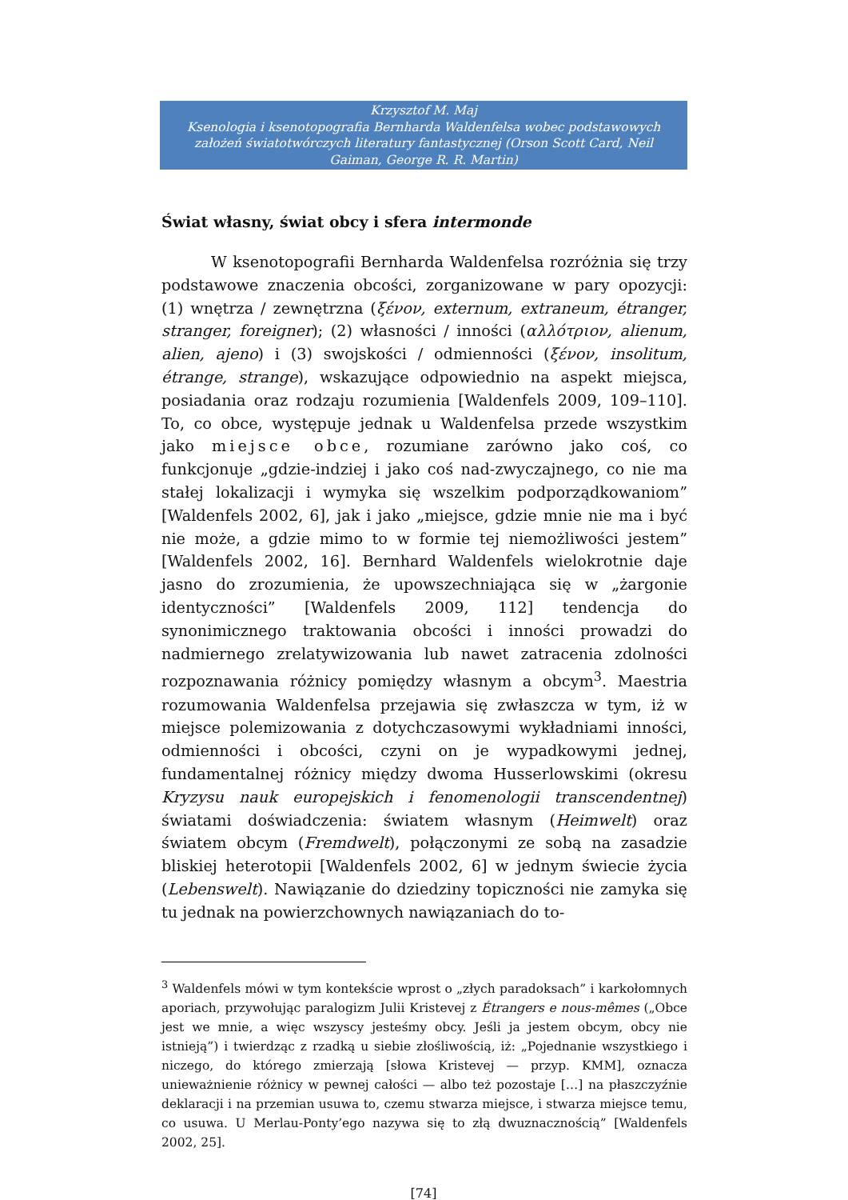Krzysztof M. Maj
Ksenologia i ksenotopografia Bernharda Waldenfelsa wobec podstawowych założeń światotwórczych literatury fantastycznej (Orson Scott Card, Neil Gaiman, George R. R. Martin)
Świat własny, świat obcy i sfera intermonde
W ksenotopografii Bernharda Waldenfelsa rozróżnia się trzy podstawowe znaczenia obcości, zorganizowane w pary opozycji: (1) wnętrza / zewnętrzna (ξένον, externum, extraneum, étranger, stranger, foreigner); (2) własności / inności (αλλότριον, alienum, alien, ajeno) i (3) swojskości / odmienności (ξένον, insolitum, étrange, strange), wskazujące odpowiednio na aspekt miejsca, posiadania oraz rodzaju rozumienia [Waldenfels 2009, 109–110]. To, co obce, występuje jednak u Waldenfelsa przede wszystkim jako miejsce obce, rozumiane zarówno jako coś, co funkcjonuje „gdzie-indziej i jako coś nad-zwyczajnego, co nie ma stałej lokalizacji i wymyka się wszelkim podporządkowaniom” [Waldenfels 2002, 6], jak i jako „miejsce, gdzie mnie nie ma i być nie może, a gdzie mimo to w formie tej niemożliwości jestem” [Waldenfels 2002, 16]. Bernhard Waldenfels wielokrotnie daje jasno do zrozumienia, że upowszechniająca się w „żargonie identyczności” [Waldenfels 2009, 112] tendencja do synonimicznego traktowania obcości i inności prowadzi do nadmiernego zrelatywizowania lub nawet zatracenia zdolności rozpoznawania różnicy pomiędzy własnym a obcym<sup>3</sup>. Maestria rozumowania Waldenfelsa przejawia się zwłaszcza w tym, iż w miejsce polemizowania z dotychczasowymi wykładniami inności, odmienności i obcości, czyni on je wypadkowymi jednej, fundamentalnej różnicy między dwoma Husserlowskimi (okresu Kryzysu nauk europejskich i fenomenologii transcendentnej) światami doświadczenia: światem własnym (Heimwelt) oraz światem obcym (Fremdwelt), połączonymi ze sobą na zasadzie bliskiej heterotopii [Waldenfels 2002, 6] w jednym świecie życia (Lebenswelt). Nawiązanie do dziedziny topiczności nie zamyka się tu jednak na powierzchownych nawiązaniach do to-
<sup>3</sup> Waldenfels mówi w tym kontekście wprost o „złych paradoksach” i karkołomnych aporiach, przywołując paralogizm Julii Kristevej z Étrangers e nous-mêmes („Obce jest we mnie, a więc wszyscy jesteśmy obcy. Jeśli ja jestem obcym, obcy nie istnieją”) i twierdząc z rzadką u siebie złośliwością, iż: „Pojednanie wszystkiego i niczego, do którego zmierzają [słowa Kristevej — przyp. KMM], oznacza unieważnienie różnicy w pewnej całości — albo też pozostaje […] na płaszczyźnie deklaracji i na przemian usuwa to, czemu stwarza miejsce, i stwarza miejsce temu, co usuwa. U Merlau-Ponty’ego nazywa się to złą dwuznacznością” [Waldenfels 2002, 25].
[74]